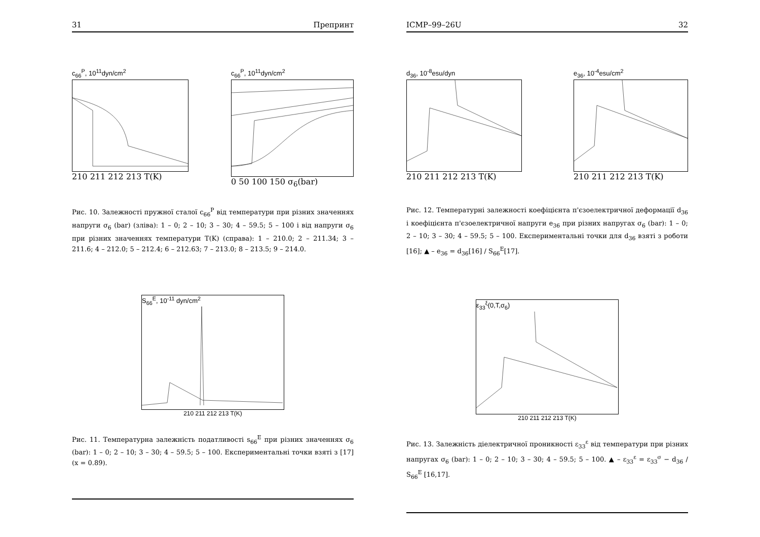31 Препринт
c<sub>66</sub><sup>P</sup>, 10<sup>11</sup>dyn/cm<sup>2</sup>
210 211 212 213 T(K)
c<sub>66</sub><sup>P</sup>, 10<sup>11</sup>dyn/cm<sup>2</sup>
0 50 100 150 σ<sub>6</sub>(bar)
Рис. 10. Залежності пружної сталої c<sub>66</sub><sup>P</sup> від температури при різних значеннях напруги σ<sub>6</sub> (bar) (зліва): 1 – 0; 2 – 10; 3 – 30; 4 – 59.5; 5 – 100 і від напруги σ<sub>6</sub> при різних значеннях температури T(K) (справа): 1 – 210.0; 2 – 211.34; 3 – 211.6; 4 – 212.0; 5 – 212.4; 6 – 212.63; 7 – 213.0; 8 – 213.5; 9 – 214.0.
S<sub>66</sub><sup>E</sup>, 10<sup>-11</sup> dyn/cm<sup>2</sup>
210 211 212 213 T(K)
Рис. 11. Температурна залежність податливості s<sub>66</sub><sup>E</sup> при різних значеннях σ<sub>6</sub> (bar): 1 – 0; 2 – 10; 3 – 30; 4 – 59.5; 5 – 100. Експериментальні точки взяті з [17] (x = 0.89).
ICMP–99–26U 32
d<sub>36</sub>, 10<sup>-8</sup>esu/dyn
210 211 212 213 T(K)
e<sub>36</sub>, 10<sup>-4</sup>esu/cm<sup>2</sup>
210 211 212 213 T(K)
Рис. 12. Температурні залежності коефіцієнта п'єзоелектричної деформації d<sub>36</sub> і коефіцієнта п'єзоелектричної напруги e<sub>36</sub> при різних напругах σ<sub>6</sub> (bar): 1 – 0; 2 – 10; 3 – 30; 4 – 59.5; 5 – 100. Експериментальні точки для d<sub>36</sub> взяті з роботи [16]; ▲ – e<sub>36</sub> = d<sub>36</sub>[16] / S<sub>66</sub><sup>E</sup>[17].
ε<sub>33</sub><sup>ξ</sup>(0,T,σ<sub>6</sub>)
210 211 212 213 T(K)
Рис. 13. Залежність діелектричної проникності ε<sub>33</sub><sup>ε</sup> від температури при різних напругах σ<sub>6</sub> (bar): 1 – 0; 2 – 10; 3 – 30; 4 – 59.5; 5 – 100. ▲ – ε<sub>33</sub><sup>ε</sup> = ε<sub>33</sub><sup>σ</sup> − d<sub>36</sub> / S<sub>66</sub><sup>E</sup> [16,17].